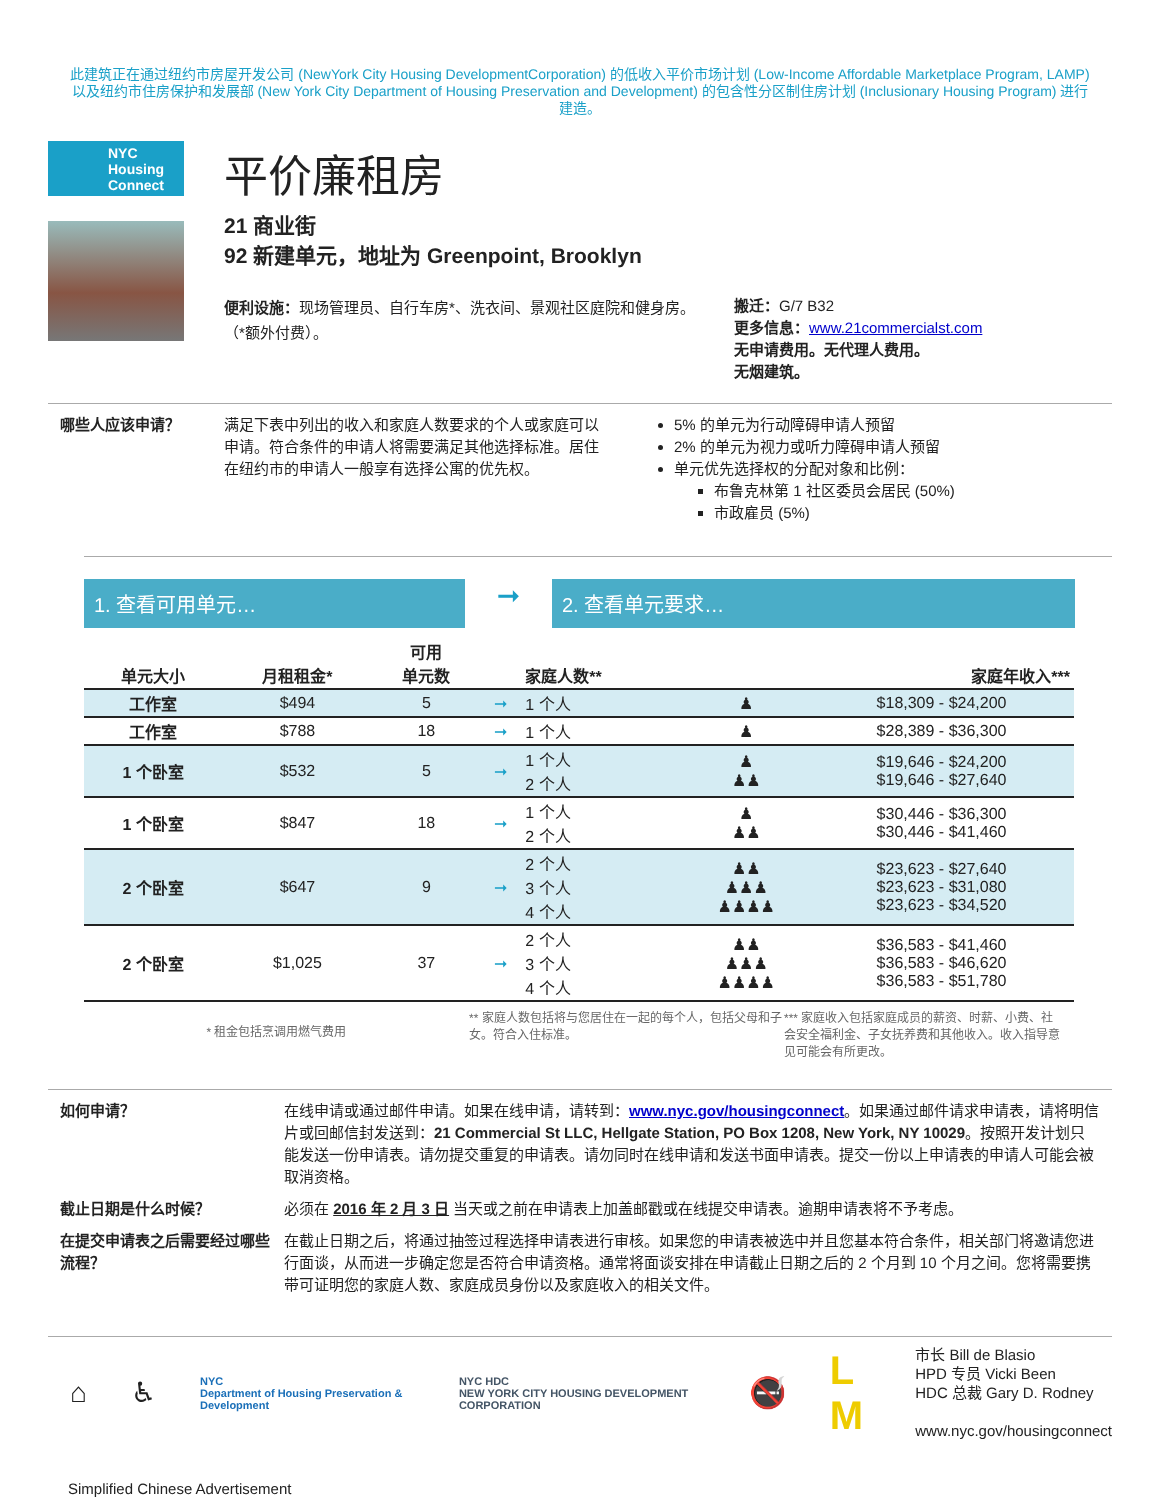此建筑正在通过纽约市房屋开发公司 (NewYork City Housing DevelopmentCorporation) 的低收入平价市场计划 (Low-Income Affordable Marketplace Program, LAMP) 以及纽约市住房保护和发展部 (New York City Department of Housing Preservation and Development) 的包含性分区制住房计划 (Inclusionary Housing Program) 进行建造。
NYC
Housing
Connect
平价廉租房
21 商业街
92 新建单元，地址为 Greenpoint, Brooklyn
便利设施：现场管理员、自行车房*、洗衣间、景观社区庭院和健身房。
（*额外付费）。
搬迁：G/7 B32
更多信息：www.21commercialst.com
无申请费用。无代理人费用。
无烟建筑。
哪些人应该申请？ 满足下表中列出的收入和家庭人数要求的个人或家庭可以申请。符合条件的申请人将需要满足其他选择标准。居住在纽约市的申请人一般享有选择公寓的优先权。
5% 的单元为行动障碍申请人预留
2% 的单元为视力或听力障碍申请人预留
单元优先选择权的分配对象和比例：
布鲁克林第 1 社区委员会居民 (50%)
市政雇员 (5%)
1. 查看可用单元…
➞
2. 查看单元要求…
| 单元大小 | 月租租金* | 可用 单元数 | | 家庭人数** | | 家庭年收入*** |
| --- | --- | --- | --- | --- | --- | --- |
| 工作室 | $494 | 5 | ➞ | 1 个人 | ♟ | $18,309 - $24,200 |
| 工作室 | $788 | 18 | ➞ | 1 个人 | ♟ | $28,389 - $36,300 |
| 1 个卧室 | $532 | 5 | ➞ | 1 个人 2 个人 | ♟ ♟♟ | $19,646 - $24,200 $19,646 - $27,640 |
| 1 个卧室 | $847 | 18 | ➞ | 1 个人 2 个人 | ♟ ♟♟ | $30,446 - $36,300 $30,446 - $41,460 |
| 2 个卧室 | $647 | 9 | ➞ | 2 个人 3 个人 4 个人 | ♟♟ ♟♟♟ ♟♟♟♟ | $23,623 - $27,640 $23,623 - $31,080 $23,623 - $34,520 |
| 2 个卧室 | $1,025 | 37 | ➞ | 2 个人 3 个人 4 个人 | ♟♟ ♟♟♟ ♟♟♟♟ | $36,583 - $41,460 $36,583 - $46,620 $36,583 - $51,780 |
* 租金包括烹调用燃气费用
** 家庭人数包括将与您居住在一起的每个人，包括父母和子女。符合入住标准。
*** 家庭收入包括家庭成员的薪资、时薪、小费、社会安全福利金、子女抚养费和其他收入。收入指导意见可能会有所更改。
如何申请？ 在线申请或通过邮件申请。如果在线申请，请转到：www.nyc.gov/housingconnect。如果通过邮件请求申请表，请将明信片或回邮信封发送到：21 Commercial St LLC, Hellgate Station, PO Box 1208, New York, NY 10029。按照开发计划只能发送一份申请表。请勿提交重复的申请表。请勿同时在线申请和发送书面申请表。提交一份以上申请表的申请人可能会被取消资格。
截止日期是什么时候？ 必须在 2016 年 2 月 3 日 当天或之前在申请表上加盖邮戳或在线提交申请表。逾期申请表将不予考虑。
在提交申请表之后需要经过哪些流程？
在截止日期之后，将通过抽签过程选择申请表进行审核。如果您的申请表被选中并且您基本符合条件，相关部门将邀请您进行面谈，从而进一步确定您是否符合申请资格。通常将面谈安排在申请截止日期之后的 2 个月到 10 个月之间。您将需要携带可证明您的家庭人数、家庭成员身份以及家庭收入的相关文件。
⌂ ♿ NYC
Department of Housing Preservation & Development NYC HDC
NEW YORK CITY HOUSING DEVELOPMENT CORPORATION 🚭 L M
市长 Bill de Blasio
HPD 专员 Vicki Been
HDC 总裁 Gary D. Rodney
www.nyc.gov/housingconnect
Simplified Chinese Advertisement